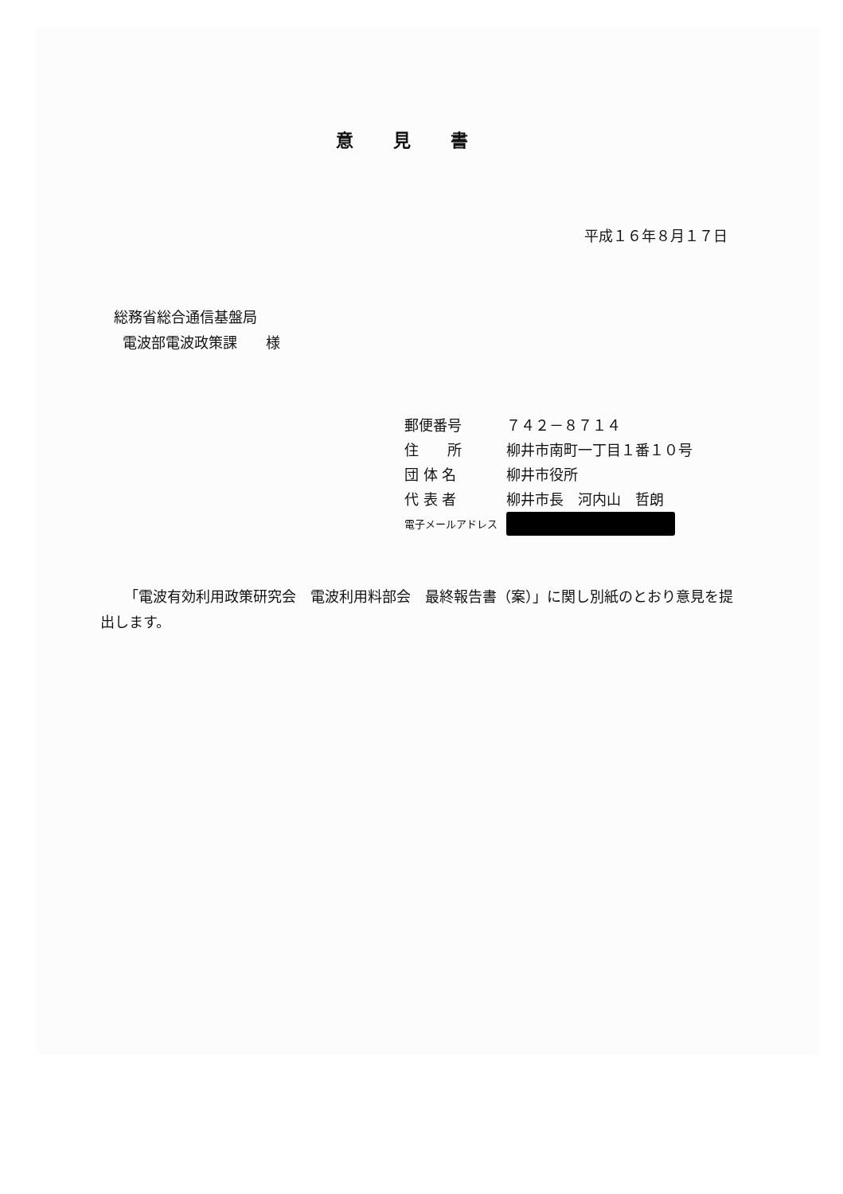意見書
平成１６年８月１７日
総務省総合通信基盤局
電波部電波政策課　　様
郵便番号 ７４２－８７１４
住　　所 柳井市南町一丁目１番１０号
団 体 名 柳井市役所
代 表 者 柳井市長　河内山　哲朗
電子メールアドレス
「電波有効利用政策研究会　電波利用料部会　最終報告書（案）」に関し別紙のとおり意見を提出します。